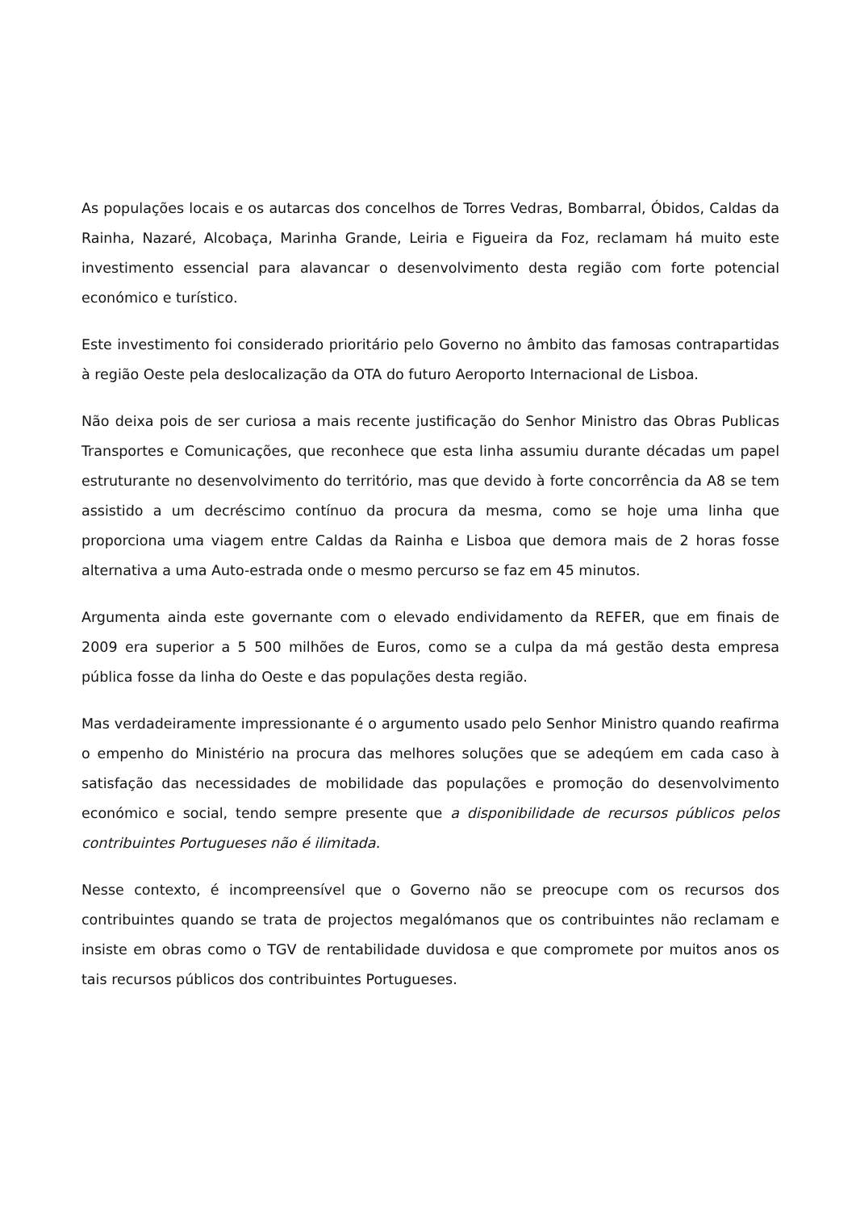As populações locais e os autarcas dos concelhos de Torres Vedras, Bombarral, Óbidos, Caldas da Rainha, Nazaré, Alcobaça, Marinha Grande, Leiria e Figueira da Foz, reclamam há muito este investimento essencial para alavancar o desenvolvimento desta região com forte potencial económico e turístico.
Este investimento foi considerado prioritário pelo Governo no âmbito das famosas contrapartidas à região Oeste pela deslocalização da OTA do futuro Aeroporto Internacional de Lisboa.
Não deixa pois de ser curiosa a mais recente justificação do Senhor Ministro das Obras Publicas Transportes e Comunicações, que reconhece que esta linha assumiu durante décadas um papel estruturante no desenvolvimento do território, mas que devido à forte concorrência da A8 se tem assistido a um decréscimo contínuo da procura da mesma, como se hoje uma linha que proporciona uma viagem entre Caldas da Rainha e Lisboa que demora mais de 2 horas fosse alternativa a uma Auto-estrada onde o mesmo percurso se faz em 45 minutos.
Argumenta ainda este governante com o elevado endividamento da REFER, que em finais de 2009 era superior a 5 500 milhões de Euros, como se a culpa da má gestão desta empresa pública fosse da linha do Oeste e das populações desta região.
Mas verdadeiramente impressionante é o argumento usado pelo Senhor Ministro quando reafirma o empenho do Ministério na procura das melhores soluções que se adeqúem em cada caso à satisfação das necessidades de mobilidade das populações e promoção do desenvolvimento económico e social, tendo sempre presente que a disponibilidade de recursos públicos pelos contribuintes Portugueses não é ilimitada.
Nesse contexto, é incompreensível que o Governo não se preocupe com os recursos dos contribuintes quando se trata de projectos megalómanos que os contribuintes não reclamam e insiste em obras como o TGV de rentabilidade duvidosa e que compromete por muitos anos os tais recursos públicos dos contribuintes Portugueses.